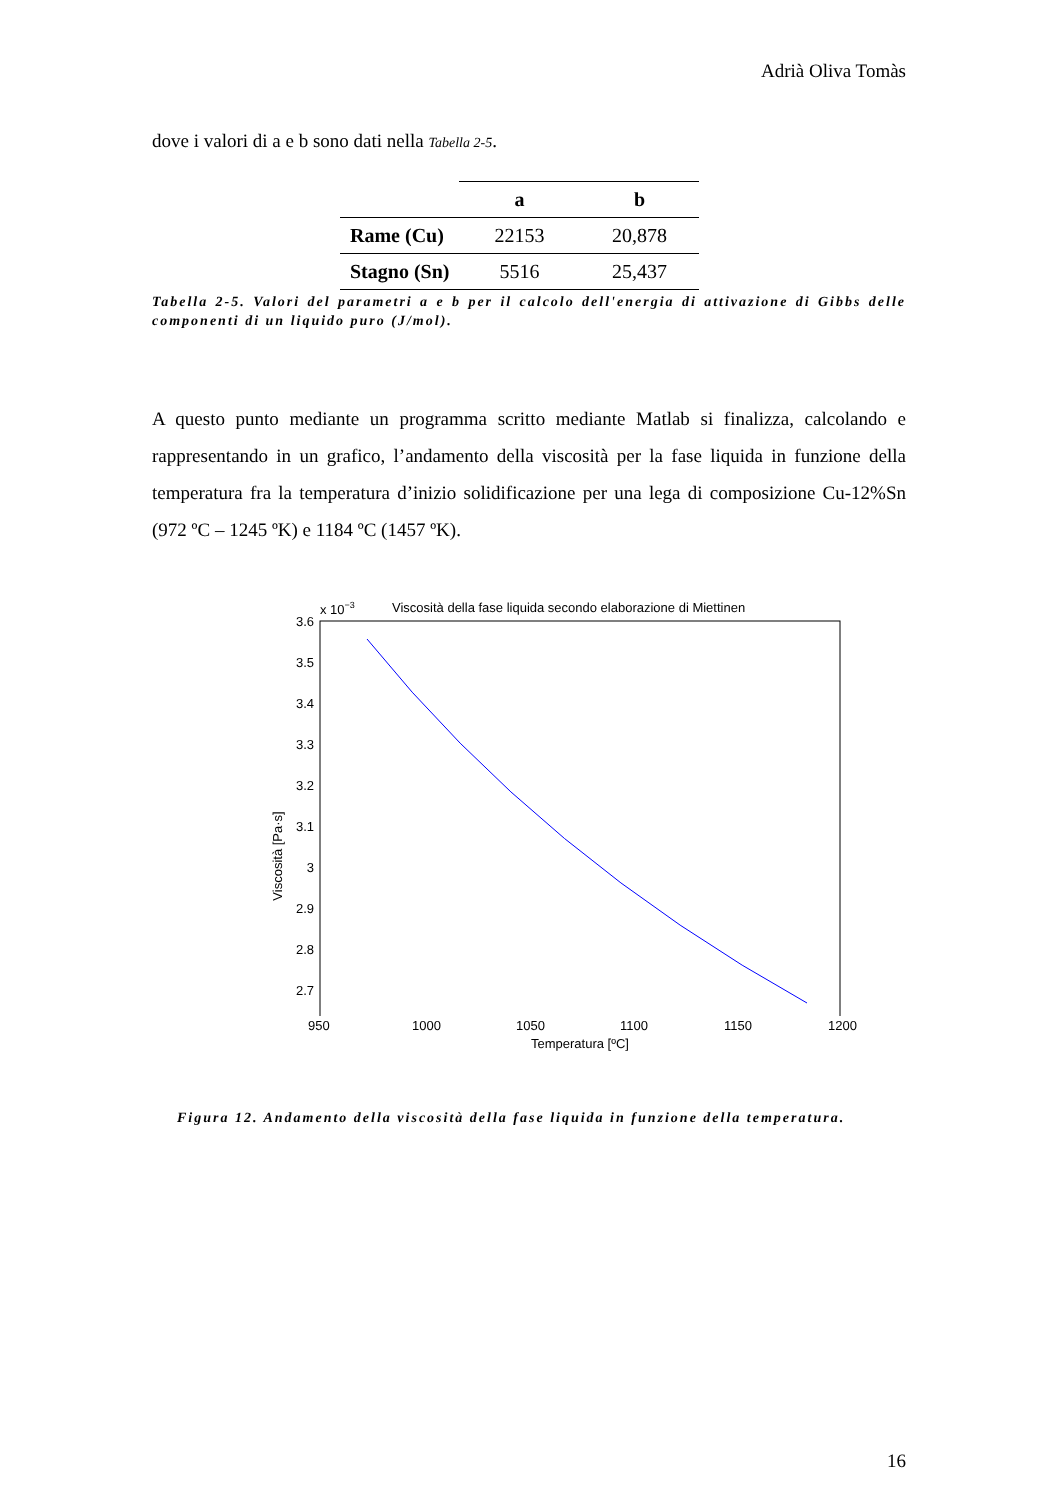Adrià Oliva Tomàs
dove i valori di a e b sono dati nella Tabella 2-5.
| | a | b |
| --- | --- | --- |
| Rame (Cu) | 22153 | 20,878 |
| Stagno (Sn) | 5516 | 25,437 |
Tabella 2-5. Valori del parametri a e b per il calcolo dell'energia di attivazione di Gibbs delle componenti di un liquido puro (J/mol).
A questo punto mediante un programma scritto mediante Matlab si finalizza, calcolando e rappresentando in un grafico, l’andamento della viscosità per la fase liquida in funzione della temperatura fra la temperatura d’inizio solidificazione per una lega di composizione Cu-12%Sn (972 ºC – 1245 ºK) e 1184 ºC (1457 ºK).
x 10−3
Viscosità della fase liquida secondo elaborazione di Miettinen
3.6
3.5
3.4
3.3
3.2
3.1
3
2.9
2.8
2.7
Viscosità [Pa·s]
950 1000 1050 1100 1150 1200
Temperatura [ºC]
Figura 12. Andamento della viscosità della fase liquida in funzione della temperatura.
16